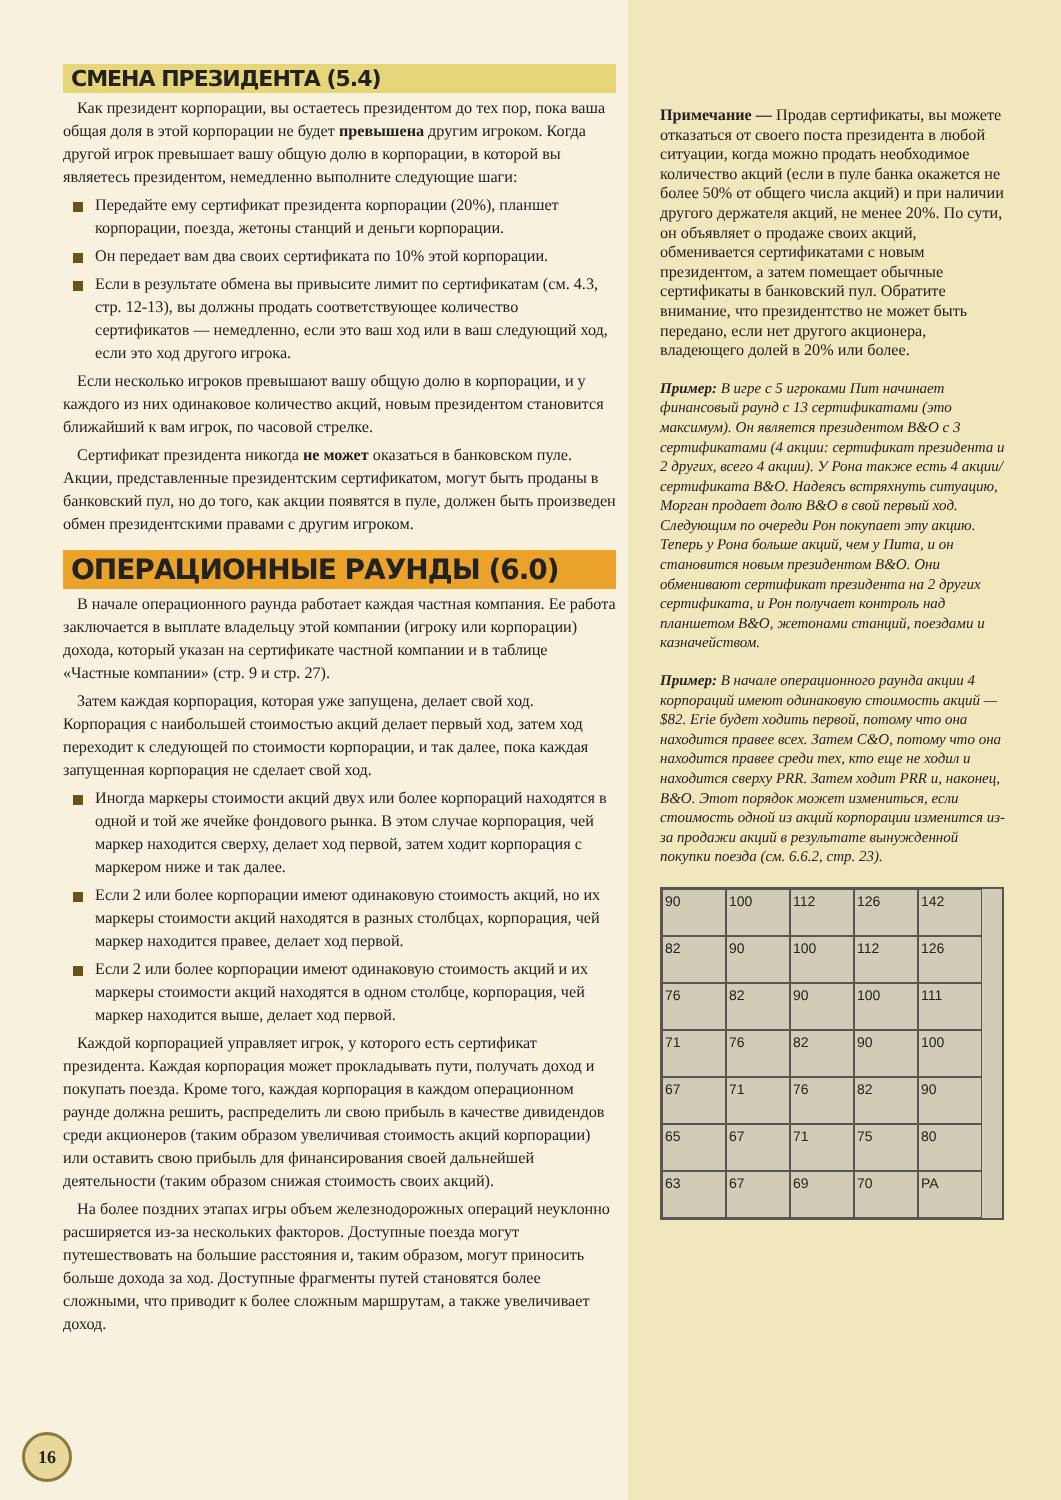СМЕНА ПРЕЗИДЕНТА (5.4)
Как президент корпорации, вы остаетесь президентом до тех пор, пока ваша общая доля в этой корпорации не будет превышена другим игроком. Когда другой игрок превышает вашу общую долю в корпорации, в которой вы являетесь президентом, немедленно выполните следующие шаги:
Передайте ему сертификат президента корпорации (20%), планшет корпорации, поезда, жетоны станций и деньги корпорации.
Он передает вам два своих сертификата по 10% этой корпорации.
Если в результате обмена вы привысите лимит по сертификатам (см. 4.3, стр. 12-13), вы должны продать соответствующее количество сертификатов — немедленно, если это ваш ход или в ваш следующий ход, если это ход другого игрока.
Если несколько игроков превышают вашу общую долю в корпорации, и у каждого из них одинаковое количество акций, новым президентом становится ближайший к вам игрок, по часовой стрелке.
Сертификат президента никогда не может оказаться в банковском пуле. Акции, представленные президентским сертификатом, могут быть проданы в банковский пул, но до того, как акции появятся в пуле, должен быть произведен обмен президентскими правами с другим игроком.
ОПЕРАЦИОННЫЕ РАУНДЫ (6.0)
В начале операционного раунда работает каждая частная компания. Ее работа заключается в выплате владельцу этой компании (игроку или корпорации) дохода, который указан на сертификате частной компании и в таблице «Частные компании» (стр. 9 и стр. 27).
Затем каждая корпорация, которая уже запущена, делает свой ход. Корпорация с наибольшей стоимостью акций делает первый ход, затем ход переходит к следующей по стоимости корпорации, и так далее, пока каждая запущенная корпорация не сделает свой ход.
Иногда маркеры стоимости акций двух или более корпораций находятся в одной и той же ячейке фондового рынка. В этом случае корпорация, чей маркер находится сверху, делает ход первой, затем ходит корпорация с маркером ниже и так далее.
Если 2 или более корпорации имеют одинаковую стоимость акций, но их маркеры стоимости акций находятся в разных столбцах, корпорация, чей маркер находится правее, делает ход первой.
Если 2 или более корпорации имеют одинаковую стоимость акций и их маркеры стоимости акций находятся в одном столбце, корпорация, чей маркер находится выше, делает ход первой.
Каждой корпорацией управляет игрок, у которого есть сертификат президента. Каждая корпорация может прокладывать пути, получать доход и покупать поезда. Кроме того, каждая корпорация в каждом операционном раунде должна решить, распределить ли свою прибыль в качестве дивидендов среди акционеров (таким образом увеличивая стоимость акций корпорации) или оставить свою прибыль для финансирования своей дальнейшей деятельности (таким образом снижая стоимость своих акций).
На более поздних этапах игры объем железнодорожных операций неуклонно расширяется из-за нескольких факторов. Доступные поезда могут путешествовать на большие расстояния и, таким образом, могут приносить больше дохода за ход. Доступные фрагменты путей становятся более сложными, что приводит к более сложным маршрутам, а также увеличивает доход.
16
Примечание — Продав сертификаты, вы можете отказаться от своего поста президента в любой ситуации, когда можно продать необходимое количество акций (если в пуле банка окажется не более 50% от общего числа акций) и при наличии другого держателя акций, не менее 20%. По сути, он объявляет о продаже своих акций, обменивается сертификатами с новым президентом, а затем помещает обычные сертификаты в банковский пул. Обратите внимание, что президентство не может быть передано, если нет другого акционера, владеющего долей в 20% или более.
Пример: В игре с 5 игроками Пит начинает финансовый раунд с 13 сертификатами (это максимум). Он является президентом B&O с 3 сертификатами (4 акции: сертификат президента и 2 других, всего 4 акции). У Рона также есть 4 акции/сертификата B&O. Надеясь встряхнуть ситуацию, Морган продает долю B&O в свой первый ход. Следующим по очереди Рон покупает эту акцию. Теперь у Рона больше акций, чем у Пита, и он становится новым президентом B&O. Они обменивают сертификат президента на 2 других сертификата, и Рон получает контроль над планшетом B&O, жетонами станций, поездами и казначейством.
Пример: В начале операционного раунда акции 4 корпораций имеют одинаковую стоимость акций — $82. Erie будет ходить первой, потому что она находится правее всех. Затем C&O, потому что она находится правее среди тех, кто еще не ходил и находится сверху PRR. Затем ходит PRR и, наконец, B&O. Этот порядок может измениться, если стоимость одной из акций корпорации изменится из-за продажи акций в результате вынужденной покупки поезда (см. 6.6.2, стр. 23).
90 100 112 126 142 82 90 100 112 126 76 82 90 100 111 71 76 82 90 100 67 71 76 82 90 65 67 71 75 80 63 67 69 70 PA